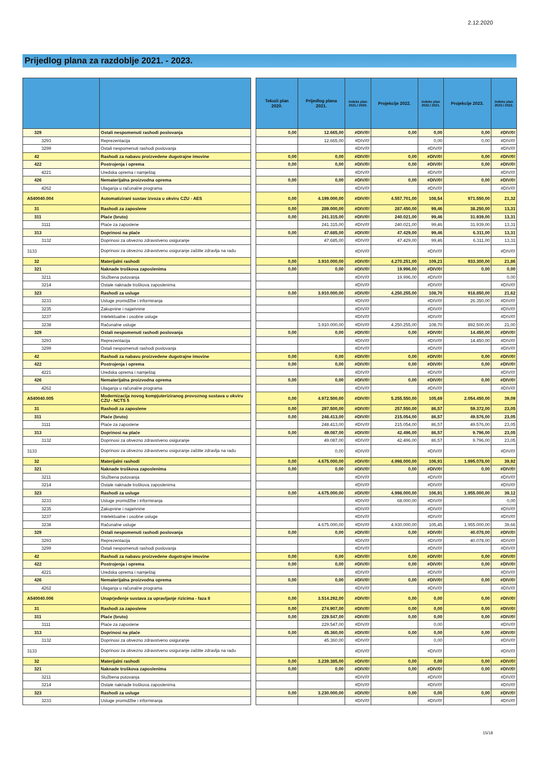2.12.2020
Prijedlog plana za razdoblje 2021. - 2023.
| | | | Tekući plan 2020. | Prijedlog plana 2021. | Indeks plan 2021./ 2020. | Projekcije 2022. | Indeks plan 2022./ 2021. | Projekcije 2023. | Indeks plan 2023./ 2022. |
| --- | --- | --- | --- | --- | --- | --- | --- | --- | --- |
| 329 | Ostali nespomenuti rashodi poslovanja | | 0,00 | 12.665,00 | #DIV/0! | 0,00 | 0,00 | 0,00 | #DIV/0! |
| 3293 | Reprezentacija | | | 12.665,00 | #DIV/0! | | 0,00 | 0,00 | #DIV/0! |
| 3299 | Ostali nespomenuti rashodi poslovanja | | | | #DIV/0! | | #DIV/0! | | #DIV/0! |
| 42 | Rashodi za nabavu proizvedene dugotrajne imovine | | 0,00 | 0,00 | #DIV/0! | 0,00 | #DIV/0! | 0,00 | #DIV/0! |
| 422 | Postrojenja i oprema | | 0,00 | 0,00 | #DIV/0! | 0,00 | #DIV/0! | 0,00 | #DIV/0! |
| 4221 | Uredska oprema i namještaj | | | | #DIV/0! | | #DIV/0! | | #DIV/0! |
| 426 | Nematerijalna proizvodna oprema | | 0,00 | 0,00 | #DIV/0! | 0,00 | #DIV/0! | 0,00 | #DIV/0! |
| 4262 | Ulaganja u računalne programa | | | | #DIV/0! | | #DIV/0! | | #DIV/0! |
| A540040.004 | Automatizirani sustav izvoza u okviru CZU - AES | | 0,00 | 4.199.000,00 | #DIV/0! | 4.557.701,00 | 108,54 | 971.550,00 | 21,32 |
| 31 | Rashodi za zaposlene | | 0,00 | 289.000,00 | #DIV/0! | 287.450,00 | 99,46 | 38.250,00 | 13,31 |
| 311 | Plaće (bruto) | | 0,00 | 241.315,00 | #DIV/0! | 240.021,00 | 99,46 | 31.939,00 | 13,31 |
| 3111 | Plaće za zaposlene | | | 241.315,00 | #DIV/0! | 240.021,00 | 99,46 | 31.939,00 | 13,31 |
| 313 | Doprinosi na plaće | | 0,00 | 47.685,00 | #DIV/0! | 47.429,00 | 99,46 | 6.311,00 | 13,31 |
| 3132 | Doprinosi za obvezno zdravstveno osiguranje | | | 47.685,00 | #DIV/0! | 47.429,00 | 99,46 | 6.311,00 | 13,31 |
| 3133 | Doprinosi za obvezno zdravstveno osiguranje zaštite zdravlja na radu | | | | #DIV/0! | | #DIV/0! | | #DIV/0! |
| 32 | Materijalni rashodi | | 0,00 | 3.910.000,00 | #DIV/0! | 4.270.251,00 | 109,21 | 933.300,00 | 21,86 |
| 321 | Naknade troškova zaposlenima | | 0,00 | 0,00 | #DIV/0! | 19.996,00 | #DIV/0! | 0,00 | 0,00 |
| 3211 | Službena putovanja | | | | #DIV/0! | 19.996,00 | #DIV/0! | | 0,00 |
| 3214 | Ostale naknade troškova zaposlenima | | | | #DIV/0! | | #DIV/0! | | #DIV/0! |
| 323 | Rashodi za usluge | | 0,00 | 3.910.000,00 | #DIV/0! | 4.250.255,00 | 108,70 | 918.850,00 | 21,62 |
| 3233 | Usluge promidžbe i informiranja | | | | #DIV/0! | | #DIV/0! | 26.350,00 | #DIV/0! |
| 3235 | Zakupnine i najamnine | | | | #DIV/0! | | #DIV/0! | | #DIV/0! |
| 3237 | Intelektualne i osobne usluge | | | | #DIV/0! | | #DIV/0! | | #DIV/0! |
| 3238 | Računalne usluge | | | 3.910.000,00 | #DIV/0! | 4.250.255,00 | 108,70 | 892.500,00 | 21,00 |
| 329 | Ostali nespomenuti rashodi poslovanja | | 0,00 | 0,00 | #DIV/0! | 0,00 | #DIV/0! | 14.450,00 | #DIV/0! |
| 3293 | Reprezentacija | | | | #DIV/0! | | #DIV/0! | 14.450,00 | #DIV/0! |
| 3299 | Ostali nespomenuti rashodi poslovanja | | | | #DIV/0! | | #DIV/0! | | #DIV/0! |
| 42 | Rashodi za nabavu proizvedene dugotrajne imovine | | 0,00 | 0,00 | #DIV/0! | 0,00 | #DIV/0! | 0,00 | #DIV/0! |
| 422 | Postrojenja i oprema | | 0,00 | 0,00 | #DIV/0! | 0,00 | #DIV/0! | 0,00 | #DIV/0! |
| 4221 | Uredska oprema i namještaj | | | | #DIV/0! | | #DIV/0! | | #DIV/0! |
| 426 | Nematerijalna proizvodna oprema | | 0,00 | 0,00 | #DIV/0! | 0,00 | #DIV/0! | 0,00 | #DIV/0! |
| 4262 | Ulaganja u računalne programa | | | | #DIV/0! | | #DIV/0! | | #DIV/0! |
| A540040.005 | Modernizacija novog kompjuteriziranog provoznog sustava u okviru CZU - NCTS 5 | | 0,00 | 4.972.500,00 | #DIV/0! | 5.255.550,00 | 105,69 | 2.054.450,00 | 39,09 |
| 31 | Rashodi za zaposlene | | 0,00 | 297.500,00 | #DIV/0! | 257.550,00 | 86,57 | 59.372,00 | 23,05 |
| 311 | Plaće (bruto) | | 0,00 | 248.413,00 | #DIV/0! | 215.054,00 | 86,57 | 49.576,00 | 23,05 |
| 3111 | Plaće za zaposlene | | | 248.413,00 | #DIV/0! | 215.054,00 | 86,57 | 49.576,00 | 23,05 |
| 313 | Doprinosi na plaće | | 0,00 | 49.087,00 | #DIV/0! | 42.496,00 | 86,57 | 9.796,00 | 23,05 |
| 3132 | Doprinosi za obvezno zdravstveno osiguranje | | | 49.087,00 | #DIV/0! | 42.496,00 | 86,57 | 9.796,00 | 23,05 |
| 3133 | Doprinosi za obvezno zdravstveno osiguranje zaštite zdravlja na radu | | | 0,00 | #DIV/0! | | #DIV/0! | | #DIV/0! |
| 32 | Materijalni rashodi | | 0,00 | 4.675.000,00 | #DIV/0! | 4.998.000,00 | 106,91 | 1.995.078,00 | 39,92 |
| 321 | Naknade troškova zaposlenima | | 0,00 | 0,00 | #DIV/0! | 0,00 | #DIV/0! | 0,00 | #DIV/0! |
| 3211 | Službena putovanja | | | | #DIV/0! | | #DIV/0! | | #DIV/0! |
| 3214 | Ostale naknade troškova zaposlenima | | | | #DIV/0! | | #DIV/0! | | #DIV/0! |
| 323 | Rashodi za usluge | | 0,00 | 4.675.000,00 | #DIV/0! | 4.998.000,00 | 106,91 | 1.955.000,00 | 39,12 |
| 3233 | Usluge promidžbe i informiranja | | | | #DIV/0! | 68.000,00 | #DIV/0! | | 0,00 |
| 3235 | Zakupnine i najamnine | | | | #DIV/0! | | #DIV/0! | | #DIV/0! |
| 3237 | Intelektualne i osobne usluge | | | | #DIV/0! | | #DIV/0! | | #DIV/0! |
| 3238 | Računalne usluge | | | 4.675.000,00 | #DIV/0! | 4.930.000,00 | 105,45 | 1.955.000,00 | 39,66 |
| 329 | Ostali nespomenuti rashodi poslovanja | | 0,00 | 0,00 | #DIV/0! | 0,00 | #DIV/0! | 40.078,00 | #DIV/0! |
| 3293 | Reprezentacija | | | | #DIV/0! | | #DIV/0! | 40.078,00 | #DIV/0! |
| 3299 | Ostali nespomenuti rashodi poslovanja | | | | #DIV/0! | | #DIV/0! | | #DIV/0! |
| 42 | Rashodi za nabavu proizvedene dugotrajne imovine | | 0,00 | 0,00 | #DIV/0! | 0,00 | #DIV/0! | 0,00 | #DIV/0! |
| 422 | Postrojenja i oprema | | 0,00 | 0,00 | #DIV/0! | 0,00 | #DIV/0! | 0,00 | #DIV/0! |
| 4221 | Uredska oprema i namještaj | | | | #DIV/0! | | #DIV/0! | | #DIV/0! |
| 426 | Nematerijalna proizvodna oprema | | 0,00 | 0,00 | #DIV/0! | 0,00 | #DIV/0! | 0,00 | #DIV/0! |
| 4262 | Ulaganja u računalne programa | | | | #DIV/0! | | #DIV/0! | | #DIV/0! |
| A540040.006 | Unaprjeđenje sustava za upravljanje rizicima - faza II | | 0,00 | 3.514.292,00 | #DIV/0! | 0,00 | 0,00 | 0,00 | #DIV/0! |
| 31 | Rashodi za zaposlene | | 0,00 | 274.907,00 | #DIV/0! | 0,00 | 0,00 | 0,00 | #DIV/0! |
| 311 | Plaće (bruto) | | 0,00 | 229.547,00 | #DIV/0! | 0,00 | 0,00 | 0,00 | #DIV/0! |
| 3111 | Plaće za zaposlene | | | 229.547,00 | #DIV/0! | | 0,00 | | #DIV/0! |
| 313 | Doprinosi na plaće | | 0,00 | 45.360,00 | #DIV/0! | 0,00 | 0,00 | 0,00 | #DIV/0! |
| 3132 | Doprinosi za obvezno zdravstveno osiguranje | | | 45.360,00 | #DIV/0! | | 0,00 | | #DIV/0! |
| 3133 | Doprinosi za obvezno zdravstveno osiguranje zaštite zdravlja na radu | | | | #DIV/0! | | #DIV/0! | | #DIV/0! |
| 32 | Materijalni rashodi | | 0,00 | 3.239.385,00 | #DIV/0! | 0,00 | 0,00 | 0,00 | #DIV/0! |
| 321 | Naknade troškova zaposlenima | | 0,00 | 0,00 | #DIV/0! | 0,00 | #DIV/0! | 0,00 | #DIV/0! |
| 3211 | Službena putovanja | | | | #DIV/0! | | #DIV/0! | | #DIV/0! |
| 3214 | Ostale naknade troškova zaposlenima | | | | #DIV/0! | | #DIV/0! | | #DIV/0! |
| 323 | Rashodi za usluge | | 0,00 | 3.230.000,00 | #DIV/0! | 0,00 | 0,00 | 0,00 | #DIV/0! |
| 3233 | Usluge promidžbe i informiranja | | | | #DIV/0! | | #DIV/0! | | #DIV/0! |
15/18